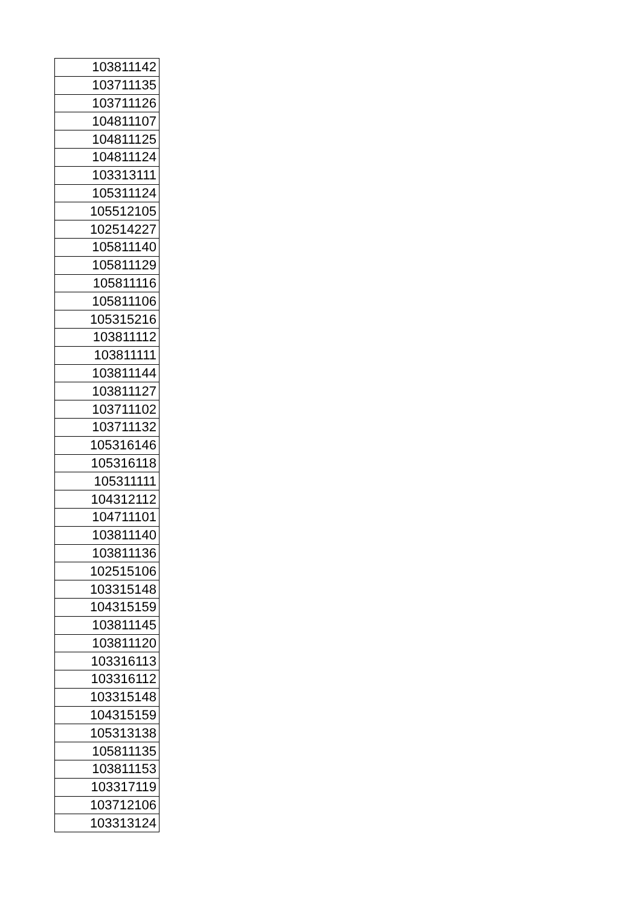| 103811142 |
| 103711135 |
| 103711126 |
| 104811107 |
| 104811125 |
| 104811124 |
| 103313111 |
| 105311124 |
| 105512105 |
| 102514227 |
| 105811140 |
| 105811129 |
| 105811116 |
| 105811106 |
| 105315216 |
| 103811112 |
| 103811111 |
| 103811144 |
| 103811127 |
| 103711102 |
| 103711132 |
| 105316146 |
| 105316118 |
| 105311111 |
| 104312112 |
| 104711101 |
| 103811140 |
| 103811136 |
| 102515106 |
| 103315148 |
| 104315159 |
| 103811145 |
| 103811120 |
| 103316113 |
| 103316112 |
| 103315148 |
| 104315159 |
| 105313138 |
| 105811135 |
| 103811153 |
| 103317119 |
| 103712106 |
| 103313124 |